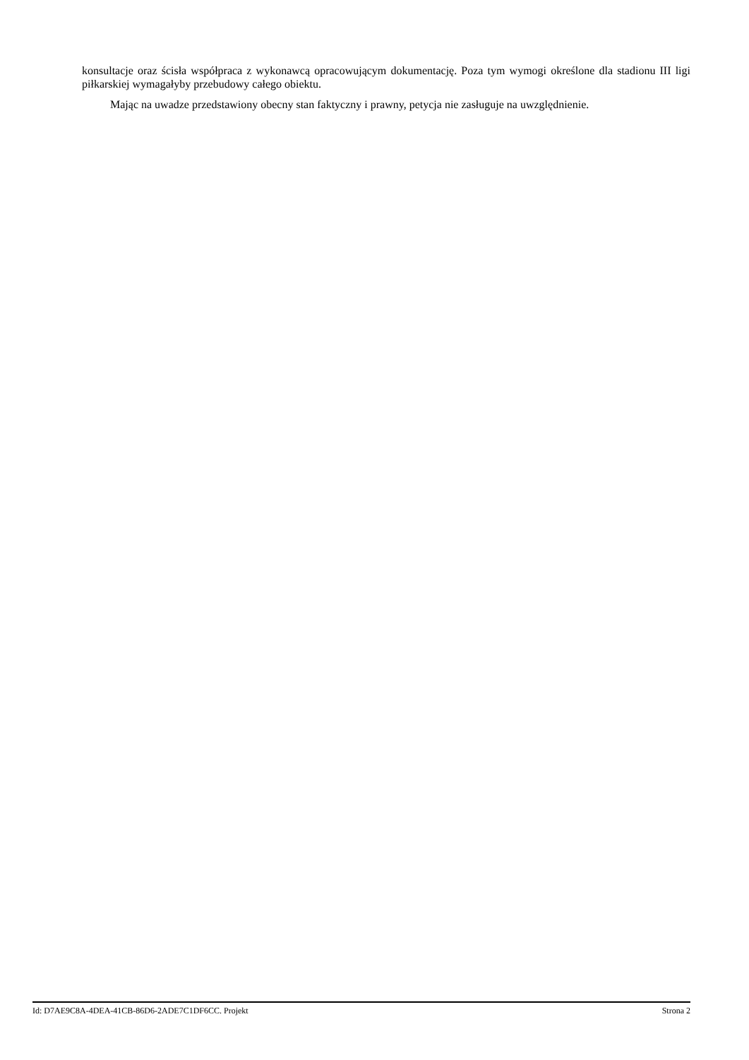konsultacje oraz ścisła współpraca z wykonawcą opracowującym dokumentację. Poza tym wymogi określone dla stadionu III ligi piłkarskiej wymagałyby przebudowy całego obiektu.
Mając na uwadze przedstawiony obecny stan faktyczny i prawny, petycja nie zasługuje na uwzględnienie.
Id: D7AE9C8A-4DEA-41CB-86D6-2ADE7C1DF6CC. Projekt Strona 2